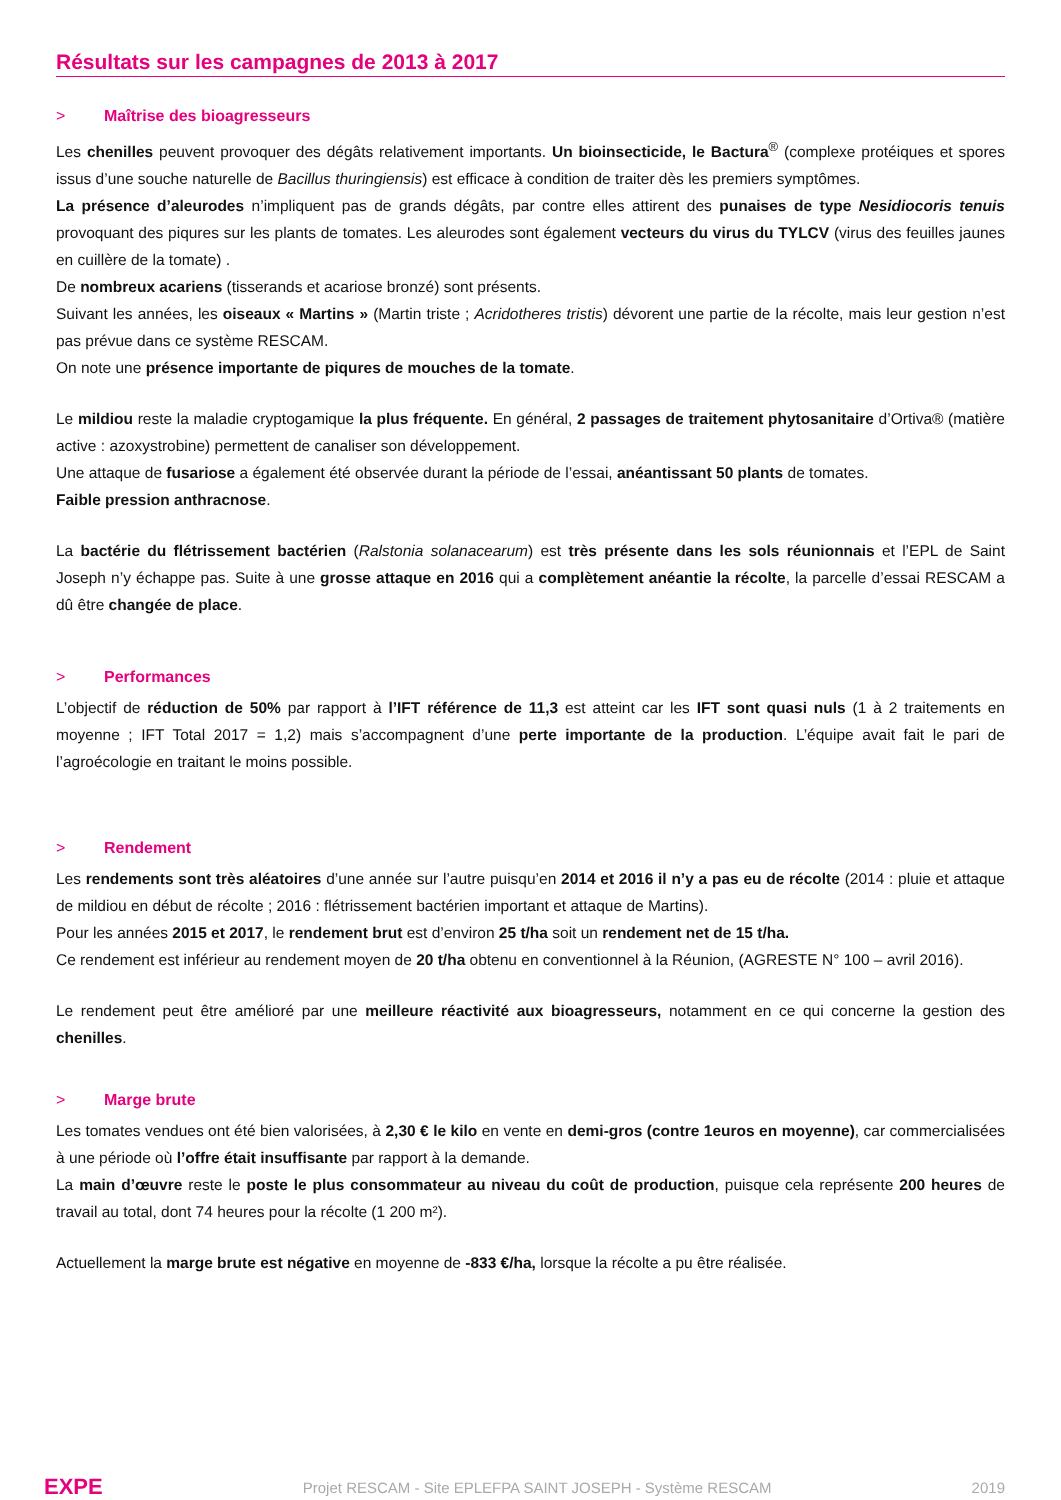Résultats sur les campagnes de 2013 à 2017
> Maîtrise des bioagresseurs
Les chenilles peuvent provoquer des dégâts relativement importants. Un bioinsecticide, le Bactura<sup>®</sup> (complexe protéiques et spores issus d’une souche naturelle de Bacillus thuringiensis) est efficace à condition de traiter dès les premiers symptômes.
La présence d’aleurodes n’impliquent pas de grands dégâts, par contre elles attirent des punaises de type Nesidiocoris tenuis provoquant des piqures sur les plants de tomates. Les aleurodes sont également vecteurs du virus du TYLCV (virus des feuilles jaunes en cuillère de la tomate) .
De nombreux acariens (tisserands et acariose bronzé) sont présents.
Suivant les années, les oiseaux « Martins » (Martin triste ; Acridotheres tristis) dévorent une partie de la récolte, mais leur gestion n’est pas prévue dans ce système RESCAM.
On note une présence importante de piqures de mouches de la tomate.
Le mildiou reste la maladie cryptogamique la plus fréquente. En général, 2 passages de traitement phytosanitaire d’Ortiva® (matière active : azoxystrobine) permettent de canaliser son développement.
Une attaque de fusariose a également été observée durant la période de l’essai, anéantissant 50 plants de tomates.
Faible pression anthracnose.
La bactérie du flétrissement bactérien (Ralstonia solanacearum) est très présente dans les sols réunionnais et l’EPL de Saint Joseph n’y échappe pas. Suite à une grosse attaque en 2016 qui a complètement anéantie la récolte, la parcelle d’essai RESCAM a dû être changée de place.
> Performances
L’objectif de réduction de 50% par rapport à l’IFT référence de 11,3 est atteint car les IFT sont quasi nuls (1 à 2 traitements en moyenne ; IFT Total 2017 = 1,2) mais s’accompagnent d’une perte importante de la production. L’équipe avait fait le pari de l’agroécologie en traitant le moins possible.
> Rendement
Les rendements sont très aléatoires d’une année sur l’autre puisqu’en 2014 et 2016 il n’y a pas eu de récolte (2014 : pluie et attaque de mildiou en début de récolte ; 2016 : flétrissement bactérien important et attaque de Martins).
Pour les années 2015 et 2017, le rendement brut est d’environ 25 t/ha soit un rendement net de 15 t/ha.
Ce rendement est inférieur au rendement moyen de 20 t/ha obtenu en conventionnel à la Réunion, (AGRESTE N° 100 – avril 2016).
Le rendement peut être amélioré par une meilleure réactivité aux bioagresseurs, notamment en ce qui concerne la gestion des chenilles.
> Marge brute
Les tomates vendues ont été bien valorisées, à 2,30 € le kilo en vente en demi-gros (contre 1euros en moyenne), car commercialisées à une période où l’offre était insuffisante par rapport à la demande.
La main d’œuvre reste le poste le plus consommateur au niveau du coût de production, puisque cela représente 200 heures de travail au total, dont 74 heures pour la récolte (1 200 m²).
Actuellement la marge brute est négative en moyenne de -833 €/ha, lorsque la récolte a pu être réalisée.
EXPE Projet RESCAM - Site EPLEFPA SAINT JOSEPH - Système RESCAM 2019